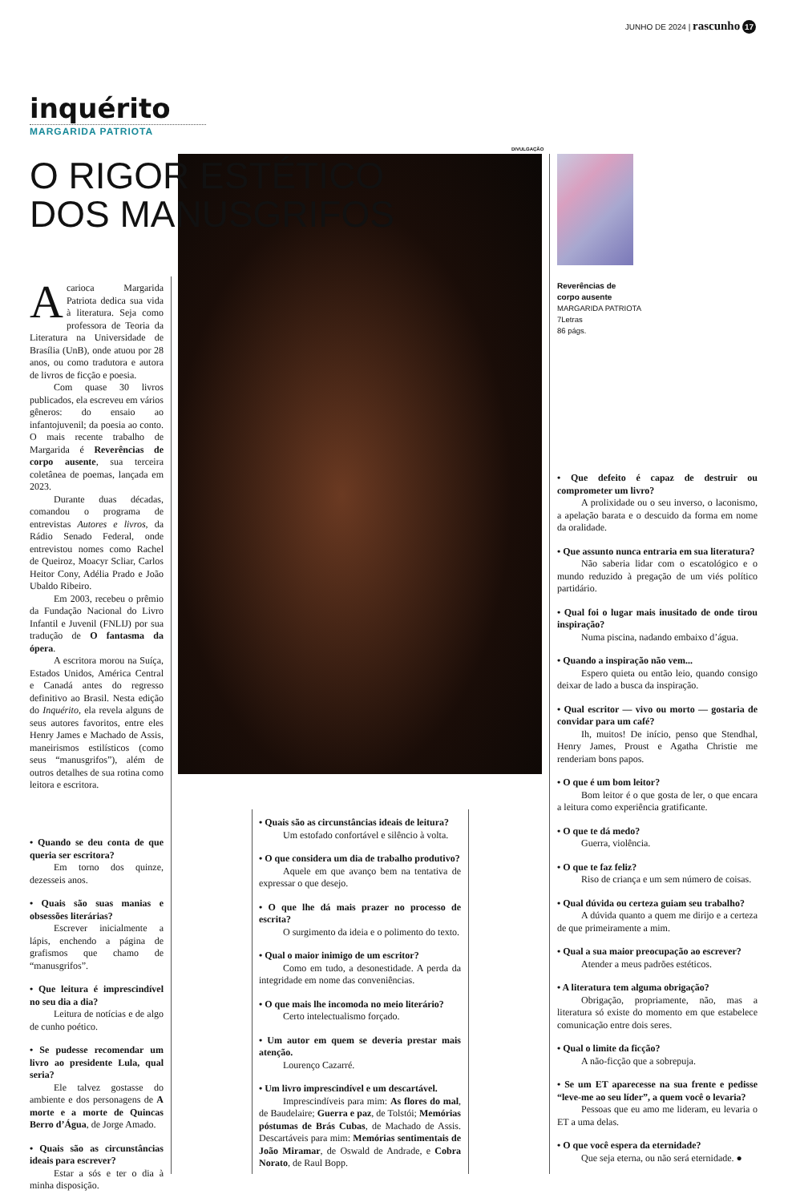JUNHO DE 2024 | rascunho 17
inquérito
MARGARIDA PATRIOTA
DIVULGAÇÃO
O RIGOR ESTÉTICO
DOS MANUSGRIFOS
Reverências de
corpo ausente
MARGARIDA PATRIOTA
7Letras
86 págs.
Acarioca Margarida Patriota dedica sua vida à literatura. Seja como professora de Teoria da Literatura na Universidade de Brasília (UnB), onde atuou por 28 anos, ou como tradutora e autora de livros de ficção e poesia.
Com quase 30 livros publicados, ela escreveu em vários gêneros: do ensaio ao infantojuvenil; da poesia ao conto. O mais recente trabalho de Margarida é Reverências de corpo ausente, sua terceira coletânea de poemas, lançada em 2023.
Durante duas décadas, comandou o programa de entrevistas Autores e livros, da Rádio Senado Federal, onde entrevistou nomes como Rachel de Queiroz, Moacyr Scliar, Carlos Heitor Cony, Adélia Prado e João Ubaldo Ribeiro.
Em 2003, recebeu o prêmio da Fundação Nacional do Livro Infantil e Juvenil (FNLIJ) por sua tradução de O fantasma da ópera.
A escritora morou na Suíça, Estados Unidos, América Central e Canadá antes do regresso definitivo ao Brasil. Nesta edição do Inquérito, ela revela alguns de seus autores favoritos, entre eles Henry James e Machado de Assis, maneirismos estilísticos (como seus “manusgrifos”), além de outros detalhes de sua rotina como leitora e escritora.
• Quando se deu conta de que queria ser escritora?
Em torno dos quinze, dezesseis anos.
• Quais são suas manias e obsessões literárias?
Escrever inicialmente a lápis, enchendo a página de grafismos que chamo de “manusgrifos”.
• Que leitura é imprescindível no seu dia a dia?
Leitura de notícias e de algo de cunho poético.
• Se pudesse recomendar um livro ao presidente Lula, qual seria?
Ele talvez gostasse do ambiente e dos personagens de A morte e a morte de Quincas Berro d’Água, de Jorge Amado.
• Quais são as circunstâncias ideais para escrever?
Estar a sós e ter o dia à minha disposição.
• Quais são as circunstâncias ideais de leitura?
Um estofado confortável e silêncio à volta.
• O que considera um dia de trabalho produtivo?
Aquele em que avanço bem na tentativa de expressar o que desejo.
• O que lhe dá mais prazer no processo de escrita?
O surgimento da ideia e o polimento do texto.
• Qual o maior inimigo de um escritor?
Como em tudo, a desonestidade. A perda da integridade em nome das conveniências.
• O que mais lhe incomoda no meio literário?
Certo intelectualismo forçado.
• Um autor em quem se deveria prestar mais atenção.
Lourenço Cazarré.
• Um livro imprescindível e um descartável.
Imprescindíveis para mim: As flores do mal, de Baudelaire; Guerra e paz, de Tolstói; Memórias póstumas de Brás Cubas, de Machado de Assis. Descartáveis para mim: Memórias sentimentais de João Miramar, de Oswald de Andrade, e Cobra Norato, de Raul Bopp.
• Que defeito é capaz de destruir ou comprometer um livro?
A prolixidade ou o seu inverso, o laconismo, a apelação barata e o descuido da forma em nome da oralidade.
• Que assunto nunca entraria em sua literatura?
Não saberia lidar com o escatológico e o mundo reduzido à pregação de um viés político partidário.
• Qual foi o lugar mais inusitado de onde tirou inspiração?
Numa piscina, nadando embaixo d’água.
• Quando a inspiração não vem...
Espero quieta ou então leio, quando consigo deixar de lado a busca da inspiração.
• Qual escritor — vivo ou morto — gostaria de convidar para um café?
Ih, muitos! De início, penso que Stendhal, Henry James, Proust e Agatha Christie me renderiam bons papos.
• O que é um bom leitor?
Bom leitor é o que gosta de ler, o que encara a leitura como experiência gratificante.
• O que te dá medo?
Guerra, violência.
• O que te faz feliz?
Riso de criança e um sem número de coisas.
• Qual dúvida ou certeza guiam seu trabalho?
A dúvida quanto a quem me dirijo e a certeza de que primeiramente a mim.
• Qual a sua maior preocupação ao escrever?
Atender a meus padrões estéticos.
• A literatura tem alguma obrigação?
Obrigação, propriamente, não, mas a literatura só existe do momento em que estabelece comunicação entre dois seres.
• Qual o limite da ficção?
A não-ficção que a sobrepuja.
• Se um ET aparecesse na sua frente e pedisse “leve-me ao seu líder”, a quem você o levaria?
Pessoas que eu amo me lideram, eu levaria o ET a uma delas.
• O que você espera da eternidade?
Que seja eterna, ou não será eternidade. ●